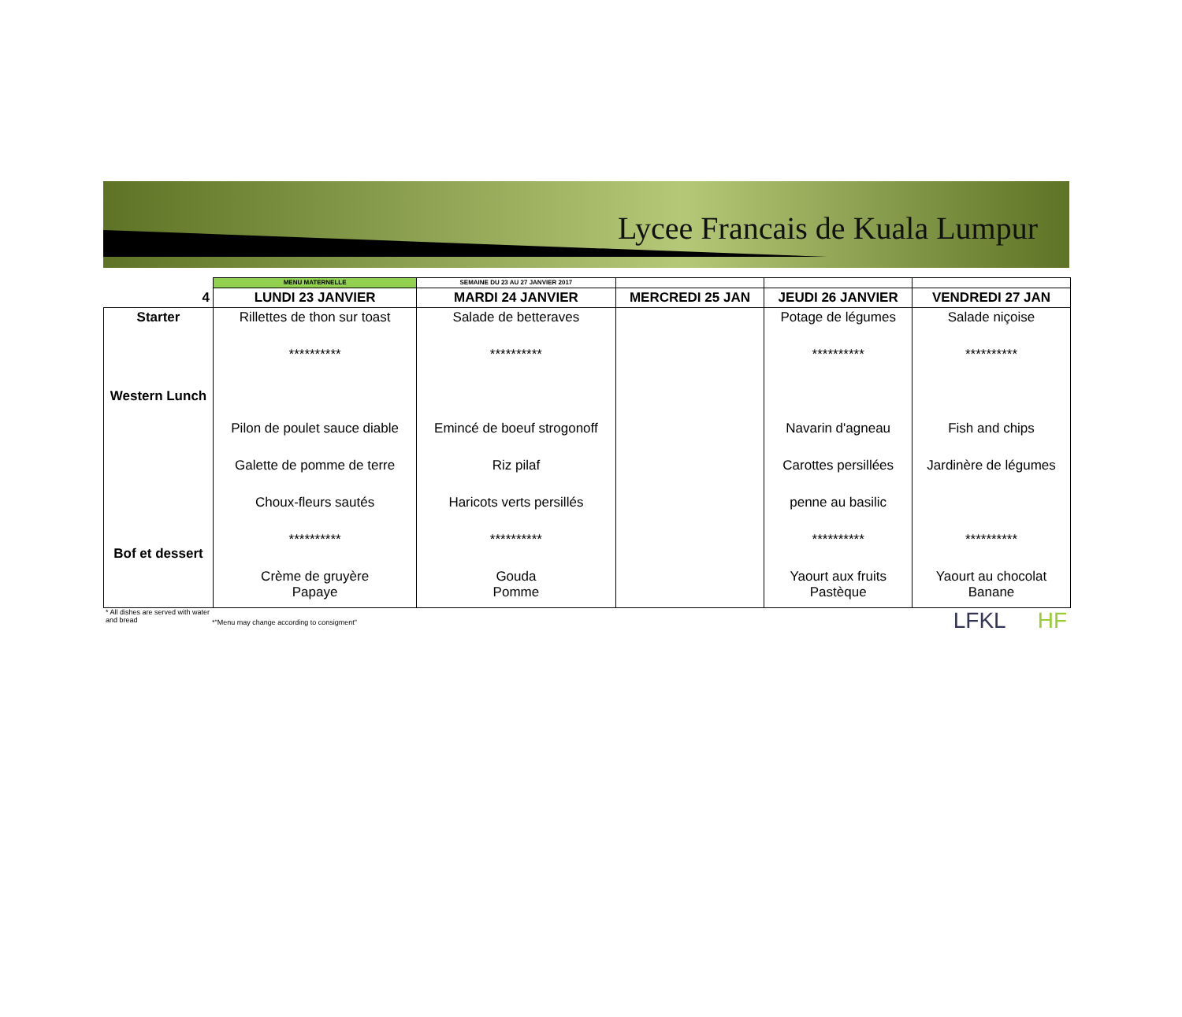Lycee Francais de Kuala Lumpur
| | MENU MATERNELLE | SEMAINE DU 23 AU 27 JANVIER 2017 | | | |
| 4 | LUNDI 23 JANVIER | MARDI 24 JANVIER | MERCREDI 25 JAN | JEUDI 26 JANVIER | VENDREDI 27 JAN |
| Starter Western Lunch Bof et dessert | Rillettes de thon sur toast ********** Pilon de poulet sauce diable Galette de pomme de terre Choux-fleurs sautés ********** Crème de gruyère Papaye | Salade de betteraves ********** Emincé de boeuf strogonoff Riz pilaf Haricots verts persillés ********** Gouda Pomme | | Potage de légumes ********** Navarin d'agneau Carottes persillées penne au basilic ********** Yaourt aux fruits Pastèque | Salade niçoise ********** Fish and chips Jardinère de légumes ********** Yaourt au chocolat Banane |
* All dishes are served with water and bread
*"Menu may change according to consigment"
LFKL HF